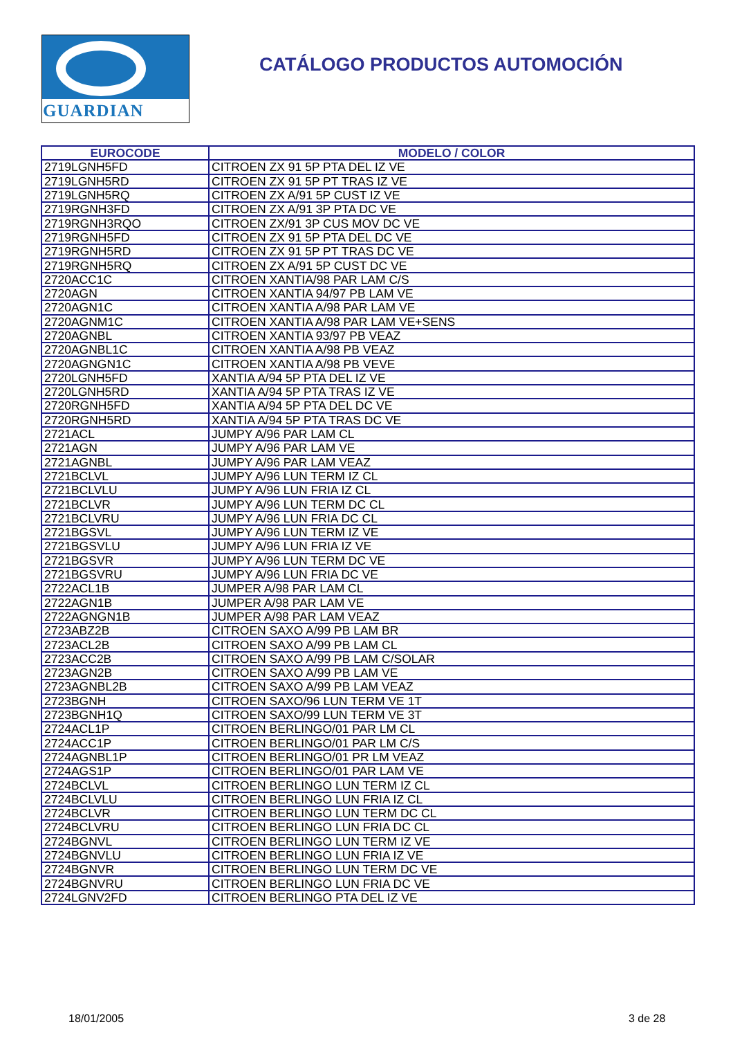GUARDIAN
CATÁLOGO PRODUCTOS AUTOMOCIÓN
| EUROCODE | MODELO / COLOR |
| --- | --- |
| 2719LGNH5FD | CITROEN ZX 91 5P PTA DEL IZ VE |
| 2719LGNH5RD | CITROEN ZX 91 5P PT TRAS IZ VE |
| 2719LGNH5RQ | CITROEN ZX A/91 5P CUST IZ VE |
| 2719RGNH3FD | CITROEN ZX A/91 3P PTA DC VE |
| 2719RGNH3RQO | CITROEN ZX/91 3P CUS MOV DC VE |
| 2719RGNH5FD | CITROEN ZX 91 5P PTA DEL DC VE |
| 2719RGNH5RD | CITROEN ZX 91 5P PT TRAS DC VE |
| 2719RGNH5RQ | CITROEN ZX A/91 5P CUST DC VE |
| 2720ACC1C | CITROEN XANTIA/98 PAR LAM C/S |
| 2720AGN | CITROEN XANTIA 94/97 PB LAM VE |
| 2720AGN1C | CITROEN XANTIA A/98 PAR LAM VE |
| 2720AGNM1C | CITROEN XANTIA A/98 PAR LAM VE+SENS |
| 2720AGNBL | CITROEN XANTIA 93/97 PB VEAZ |
| 2720AGNBL1C | CITROEN XANTIA A/98 PB VEAZ |
| 2720AGNGN1C | CITROEN XANTIA A/98 PB VEVE |
| 2720LGNH5FD | XANTIA A/94 5P PTA DEL IZ VE |
| 2720LGNH5RD | XANTIA A/94 5P PTA TRAS IZ VE |
| 2720RGNH5FD | XANTIA A/94 5P PTA DEL DC VE |
| 2720RGNH5RD | XANTIA A/94 5P PTA TRAS DC VE |
| 2721ACL | JUMPY A/96 PAR LAM CL |
| 2721AGN | JUMPY A/96 PAR LAM VE |
| 2721AGNBL | JUMPY A/96 PAR LAM VEAZ |
| 2721BCLVL | JUMPY A/96 LUN TERM IZ CL |
| 2721BCLVLU | JUMPY A/96 LUN FRIA IZ CL |
| 2721BCLVR | JUMPY A/96 LUN TERM DC CL |
| 2721BCLVRU | JUMPY A/96 LUN FRIA DC CL |
| 2721BGSVL | JUMPY A/96 LUN TERM IZ VE |
| 2721BGSVLU | JUMPY A/96 LUN FRIA IZ VE |
| 2721BGSVR | JUMPY A/96 LUN TERM DC VE |
| 2721BGSVRU | JUMPY A/96 LUN FRIA DC VE |
| 2722ACL1B | JUMPER A/98 PAR LAM CL |
| 2722AGN1B | JUMPER A/98 PAR LAM VE |
| 2722AGNGN1B | JUMPER A/98 PAR LAM VEAZ |
| 2723ABZ2B | CITROEN SAXO A/99 PB LAM BR |
| 2723ACL2B | CITROEN SAXO A/99 PB LAM CL |
| 2723ACC2B | CITROEN SAXO A/99 PB LAM C/SOLAR |
| 2723AGN2B | CITROEN SAXO A/99 PB LAM VE |
| 2723AGNBL2B | CITROEN SAXO A/99 PB LAM VEAZ |
| 2723BGNH | CITROEN SAXO/96 LUN TERM VE 1T |
| 2723BGNH1Q | CITROEN SAXO/99 LUN TERM VE 3T |
| 2724ACL1P | CITROEN BERLINGO/01 PAR LM CL |
| 2724ACC1P | CITROEN BERLINGO/01 PAR LM C/S |
| 2724AGNBL1P | CITROEN BERLINGO/01 PR LM VEAZ |
| 2724AGS1P | CITROEN BERLINGO/01 PAR LAM VE |
| 2724BCLVL | CITROEN BERLINGO LUN TERM IZ CL |
| 2724BCLVLU | CITROEN BERLINGO LUN FRIA IZ CL |
| 2724BCLVR | CITROEN BERLINGO LUN TERM DC CL |
| 2724BCLVRU | CITROEN BERLINGO LUN FRIA DC CL |
| 2724BGNVL | CITROEN BERLINGO LUN TERM IZ VE |
| 2724BGNVLU | CITROEN BERLINGO LUN FRIA IZ VE |
| 2724BGNVR | CITROEN BERLINGO LUN TERM DC VE |
| 2724BGNVRU | CITROEN BERLINGO LUN FRIA DC VE |
| 2724LGNV2FD | CITROEN BERLINGO PTA DEL IZ VE |
18/01/2005 3 de 28